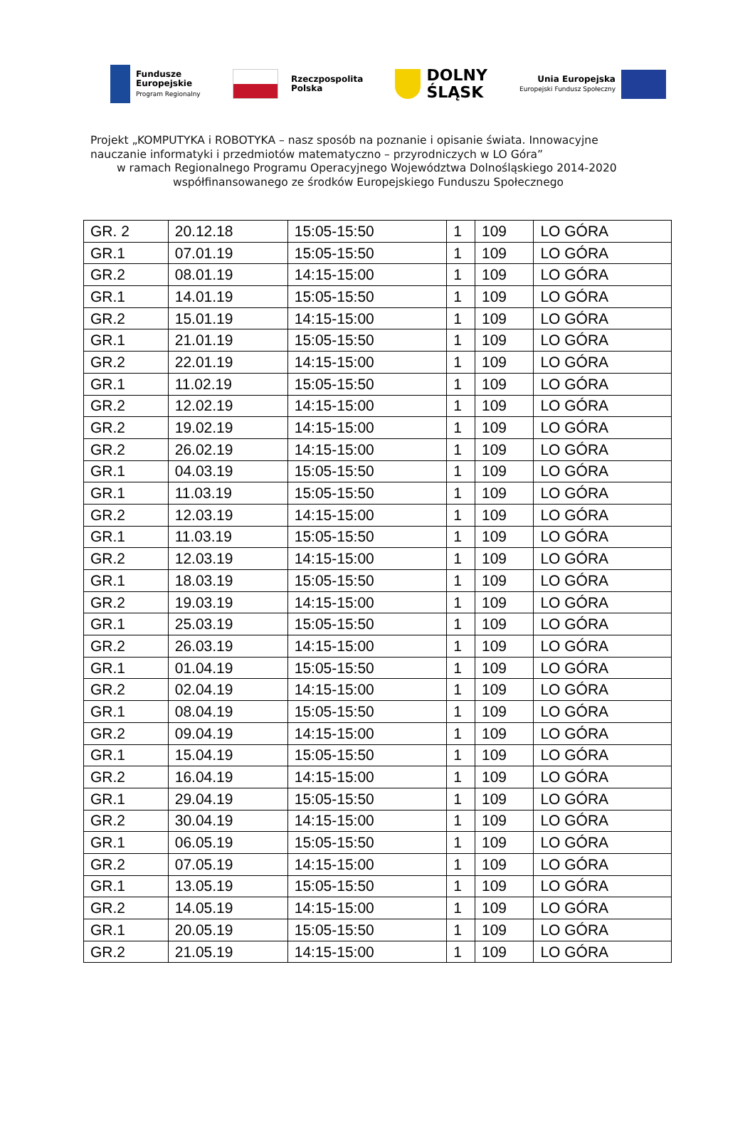Fundusze
Europejskie
Program Regionalny
Rzeczpospolita
Polska
DOLNY
ŚLĄSK
Unia Europejska
Europejski Fundusz Społeczny
Projekt „KOMPUTYKA i ROBOTYKA – nasz sposób na poznanie i opisanie świata. Innowacyjne
nauczanie informatyki i przedmiotów matematyczno – przyrodniczych w LO Góra”
w ramach Regionalnego Programu Operacyjnego Województwa Dolnośląskiego 2014-2020
współfinansowanego ze środków Europejskiego Funduszu Społecznego
| GR. 2 | 20.12.18 | 15:05-15:50 | 1 | 109 | LO GÓRA |
| GR.1 | 07.01.19 | 15:05-15:50 | 1 | 109 | LO GÓRA |
| GR.2 | 08.01.19 | 14:15-15:00 | 1 | 109 | LO GÓRA |
| GR.1 | 14.01.19 | 15:05-15:50 | 1 | 109 | LO GÓRA |
| GR.2 | 15.01.19 | 14:15-15:00 | 1 | 109 | LO GÓRA |
| GR.1 | 21.01.19 | 15:05-15:50 | 1 | 109 | LO GÓRA |
| GR.2 | 22.01.19 | 14:15-15:00 | 1 | 109 | LO GÓRA |
| GR.1 | 11.02.19 | 15:05-15:50 | 1 | 109 | LO GÓRA |
| GR.2 | 12.02.19 | 14:15-15:00 | 1 | 109 | LO GÓRA |
| GR.2 | 19.02.19 | 14:15-15:00 | 1 | 109 | LO GÓRA |
| GR.2 | 26.02.19 | 14:15-15:00 | 1 | 109 | LO GÓRA |
| GR.1 | 04.03.19 | 15:05-15:50 | 1 | 109 | LO GÓRA |
| GR.1 | 11.03.19 | 15:05-15:50 | 1 | 109 | LO GÓRA |
| GR.2 | 12.03.19 | 14:15-15:00 | 1 | 109 | LO GÓRA |
| GR.1 | 11.03.19 | 15:05-15:50 | 1 | 109 | LO GÓRA |
| GR.2 | 12.03.19 | 14:15-15:00 | 1 | 109 | LO GÓRA |
| GR.1 | 18.03.19 | 15:05-15:50 | 1 | 109 | LO GÓRA |
| GR.2 | 19.03.19 | 14:15-15:00 | 1 | 109 | LO GÓRA |
| GR.1 | 25.03.19 | 15:05-15:50 | 1 | 109 | LO GÓRA |
| GR.2 | 26.03.19 | 14:15-15:00 | 1 | 109 | LO GÓRA |
| GR.1 | 01.04.19 | 15:05-15:50 | 1 | 109 | LO GÓRA |
| GR.2 | 02.04.19 | 14:15-15:00 | 1 | 109 | LO GÓRA |
| GR.1 | 08.04.19 | 15:05-15:50 | 1 | 109 | LO GÓRA |
| GR.2 | 09.04.19 | 14:15-15:00 | 1 | 109 | LO GÓRA |
| GR.1 | 15.04.19 | 15:05-15:50 | 1 | 109 | LO GÓRA |
| GR.2 | 16.04.19 | 14:15-15:00 | 1 | 109 | LO GÓRA |
| GR.1 | 29.04.19 | 15:05-15:50 | 1 | 109 | LO GÓRA |
| GR.2 | 30.04.19 | 14:15-15:00 | 1 | 109 | LO GÓRA |
| GR.1 | 06.05.19 | 15:05-15:50 | 1 | 109 | LO GÓRA |
| GR.2 | 07.05.19 | 14:15-15:00 | 1 | 109 | LO GÓRA |
| GR.1 | 13.05.19 | 15:05-15:50 | 1 | 109 | LO GÓRA |
| GR.2 | 14.05.19 | 14:15-15:00 | 1 | 109 | LO GÓRA |
| GR.1 | 20.05.19 | 15:05-15:50 | 1 | 109 | LO GÓRA |
| GR.2 | 21.05.19 | 14:15-15:00 | 1 | 109 | LO GÓRA |